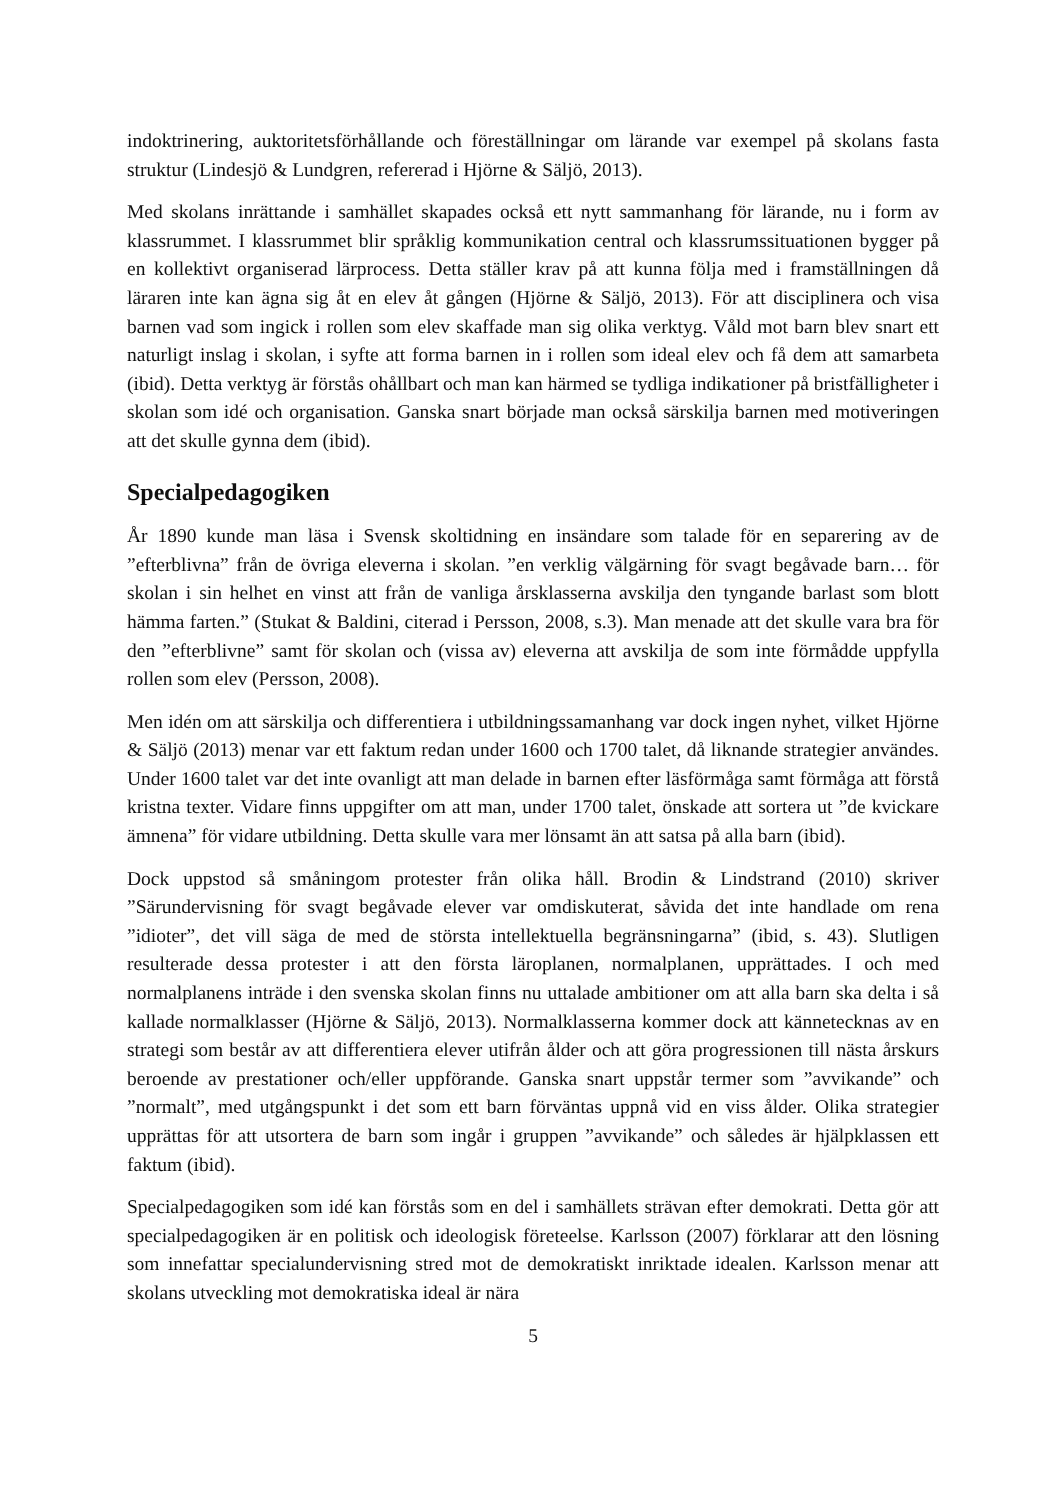indoktrinering, auktoritetsförhållande och föreställningar om lärande var exempel på skolans fasta struktur (Lindesjö & Lundgren, refererad i Hjörne & Säljö, 2013).
Med skolans inrättande i samhället skapades också ett nytt sammanhang för lärande, nu i form av klassrummet. I klassrummet blir språklig kommunikation central och klassrumssituationen bygger på en kollektivt organiserad lärprocess. Detta ställer krav på att kunna följa med i framställningen då läraren inte kan ägna sig åt en elev åt gången (Hjörne & Säljö, 2013). För att disciplinera och visa barnen vad som ingick i rollen som elev skaffade man sig olika verktyg. Våld mot barn blev snart ett naturligt inslag i skolan, i syfte att forma barnen in i rollen som ideal elev och få dem att samarbeta (ibid). Detta verktyg är förstås ohållbart och man kan härmed se tydliga indikationer på bristfälligheter i skolan som idé och organisation. Ganska snart började man också särskilja barnen med motiveringen att det skulle gynna dem (ibid).
Specialpedagogiken
År 1890 kunde man läsa i Svensk skoltidning en insändare som talade för en separering av de ”efterblivna” från de övriga eleverna i skolan. ”en verklig välgärning för svagt begåvade barn… för skolan i sin helhet en vinst att från de vanliga årsklasserna avskilja den tyngande barlast som blott hämma farten.” (Stukat & Baldini, citerad i Persson, 2008, s.3). Man menade att det skulle vara bra för den ”efterblivne” samt för skolan och (vissa av) eleverna att avskilja de som inte förmådde uppfylla rollen som elev (Persson, 2008).
Men idén om att särskilja och differentiera i utbildningssamanhang var dock ingen nyhet, vilket Hjörne & Säljö (2013) menar var ett faktum redan under 1600 och 1700 talet, då liknande strategier användes. Under 1600 talet var det inte ovanligt att man delade in barnen efter läsförmåga samt förmåga att förstå kristna texter. Vidare finns uppgifter om att man, under 1700 talet, önskade att sortera ut ”de kvickare ämnena” för vidare utbildning. Detta skulle vara mer lönsamt än att satsa på alla barn (ibid).
Dock uppstod så småningom protester från olika håll. Brodin & Lindstrand (2010) skriver ”Särundervisning för svagt begåvade elever var omdiskuterat, såvida det inte handlade om rena ”idioter”, det vill säga de med de största intellektuella begränsningarna” (ibid, s. 43). Slutligen resulterade dessa protester i att den första läroplanen, normalplanen, upprättades. I och med normalplanens inträde i den svenska skolan finns nu uttalade ambitioner om att alla barn ska delta i så kallade normalklasser (Hjörne & Säljö, 2013). Normalklasserna kommer dock att kännetecknas av en strategi som består av att differentiera elever utifrån ålder och att göra progressionen till nästa årskurs beroende av prestationer och/eller uppförande. Ganska snart uppstår termer som ”avvikande” och ”normalt”, med utgångspunkt i det som ett barn förväntas uppnå vid en viss ålder. Olika strategier upprättas för att utsortera de barn som ingår i gruppen ”avvikande” och således är hjälpklassen ett faktum (ibid).
Specialpedagogiken som idé kan förstås som en del i samhällets strävan efter demokrati. Detta gör att specialpedagogiken är en politisk och ideologisk företeelse. Karlsson (2007) förklarar att den lösning som innefattar specialundervisning stred mot de demokratiskt inriktade idealen. Karlsson menar att skolans utveckling mot demokratiska ideal är nära
5